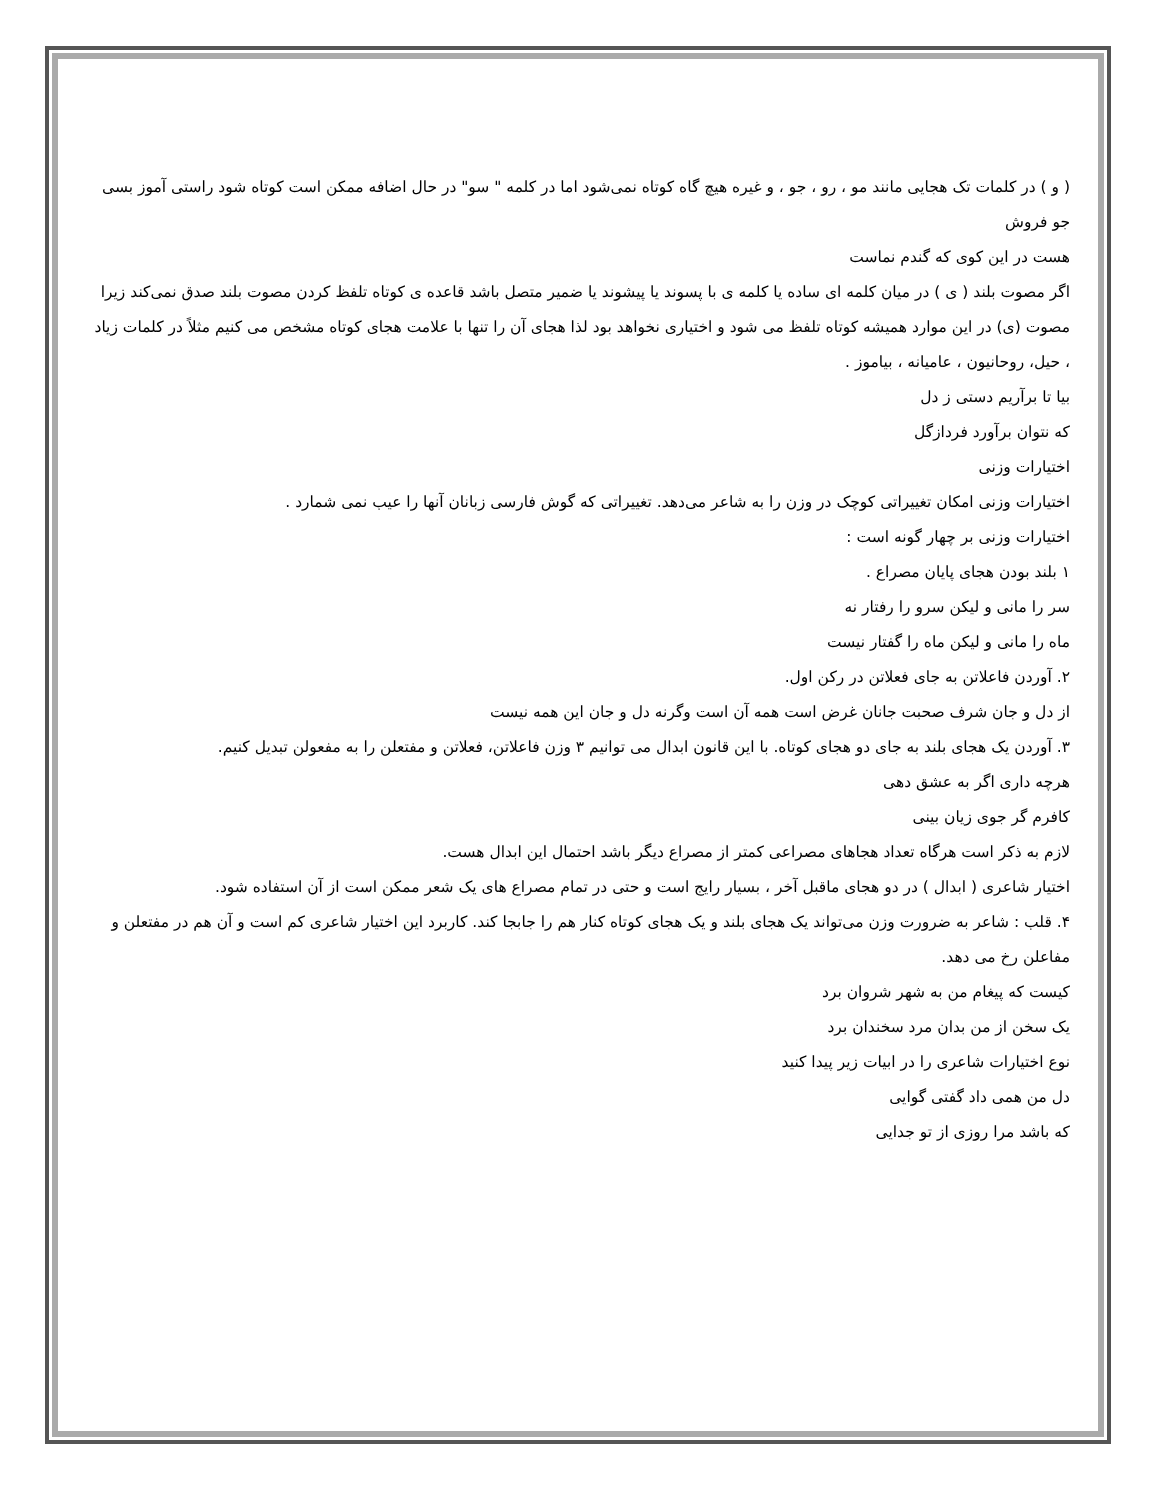( و ) در کلمات تک هجایی مانند مو ، رو ، جو ، و غیره هیچ گاه کوتاه نمی‌شود اما در کلمه " سو" در حال اضافه ممکن است کوتاه شود راستی آموز بسی جو فروش
هست در این کوی که گندم نماست
اگر مصوت بلند ( ی ) در میان کلمه ای ساده یا کلمه ی با پسوند یا پیشوند یا ضمیر متصل باشد قاعده ی کوتاه تلفظ کردن مصوت بلند صدق نمی‌کند زیرا مصوت (ی) در این موارد همیشه کوتاه تلفظ می شود و اختیاری نخواهد بود لذا هجای آن را تنها با علامت هجای کوتاه مشخص می کنیم مثلاً در کلمات زیاد ، حیل، روحانیون ، عامیانه ، بیاموز .
بیا تا برآریم دستی ز دل
که نتوان برآورد فردازگل
اختیارات وزنی
اختیارات وزنی امکان تغییراتی کوچک در وزن را به شاعر می‌دهد. تغییراتی که گوش فارسی زبانان آنها را عیب نمی شمارد .
اختیارات وزنی بر چهار گونه است :
۱ بلند بودن هجای پایان مصراع .
سر را مانی و لیکن سرو را رفتار نه
ماه را مانی و لیکن ماه را گفتار نیست
۲. آوردن فاعلاتن به جای فعلاتن در رکن اول.
از دل و جان شرف صحبت جانان غرض است همه آن است وگرنه دل و جان این همه نیست
۳. آوردن یک هجای بلند به جای دو هجای کوتاه. با این قانون ابدال می توانیم ۳ وزن فاعلاتن، فعلاتن و مفتعلن را به مفعولن تبدیل کنیم.
هرچه داری اگر به عشق دهی
کافرم گر جوی زیان بینی
لازم به ذکر است هرگاه تعداد هجاهای مصراعی کمتر از مصراع دیگر باشد احتمال این ابدال هست.
اختیار شاعری ( ابدال ) در دو هجای ماقبل آخر ، بسیار رایج است و حتی در تمام مصراع های یک شعر ممکن است از آن استفاده شود.
۴. قلب : شاعر به ضرورت وزن می‌تواند یک هجای بلند و یک هجای کوتاه کنار هم را جابجا کند. کاربرد این اختیار شاعری کم است و آن هم در مفتعلن و مفاعلن رخ می دهد.
کیست که پیغام من به شهر شروان برد
یک سخن از من بدان مرد سخندان برد
نوع اختیارات شاعری را در ابیات زیر پیدا کنید
دل من همی داد گفتی گوایی
که باشد مرا روزی از تو جدایی